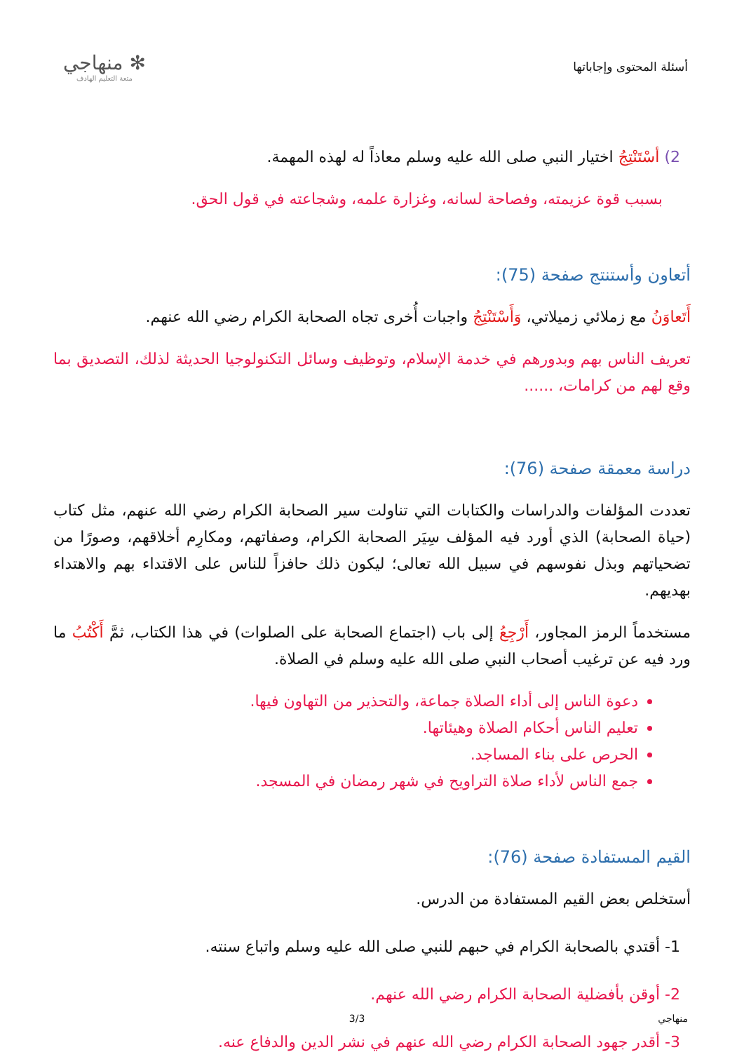أسئلة المحتوى وإجاباتها
✻ منهاجي
متعة التعليم الهادف
2) أسْتَنْتِجُ اختيار النبي صلى الله عليه وسلم معاذاً له لهذه المهمة.
بسبب قوة عزيمته، وفصاحة لسانه، وغزارة علمه، وشجاعته في قول الحق.
أتعاون وأستنتج صفحة (75):
أَتَعاوَنُ مع زملائي زميلاتي، وَأَسْتَنْتِجُ واجبات أُخرى تجاه الصحابة الكرام رضي الله عنهم.
تعريف الناس بهم وبدورهم في خدمة الإسلام، وتوظيف وسائل التكنولوجيا الحديثة لذلك، التصديق بما وقع لهم من كرامات، ......
دراسة معمقة صفحة (76):
تعددت المؤلفات والدراسات والكتابات التي تناولت سير الصحابة الكرام رضي الله عنهم، مثل كتاب (حياة الصحابة) الذي أورد فيه المؤلف سِيَر الصحابة الكرام، وصفاتهم، ومكارِم أخلاقهم، وصورًا من تضحياتهم وبذل نفوسهم في سبيل الله تعالى؛ ليكون ذلك حافزاً للناس على الاقتداء بهم والاهتداء بهديهم.
مستخدماً الرمز المجاور، أَرْجِعُ إلى باب (اجتماع الصحابة على الصلوات) في هذا الكتاب، ثمَّ أَكْتُبُ ما ورد فيه عن ترغيب أصحاب النبي صلى الله عليه وسلم في الصلاة.
دعوة الناس إلى أداء الصلاة جماعة، والتحذير من التهاون فيها.
تعليم الناس أحكام الصلاة وهيئاتها.
الحرص على بناء المساجد.
جمع الناس لأداء صلاة التراويح في شهر رمضان في المسجد.
القيم المستفادة صفحة (76):
أستخلص بعض القيم المستفادة من الدرس.
1- أقتدي بالصحابة الكرام في حبهم للنبي صلى الله عليه وسلم واتباع سنته.
2- أوقن بأفضلية الصحابة الكرام رضي الله عنهم.
3- أقدر جهود الصحابة الكرام رضي الله عنهم في نشر الدين والدفاع عنه.
منهاجي 3/3